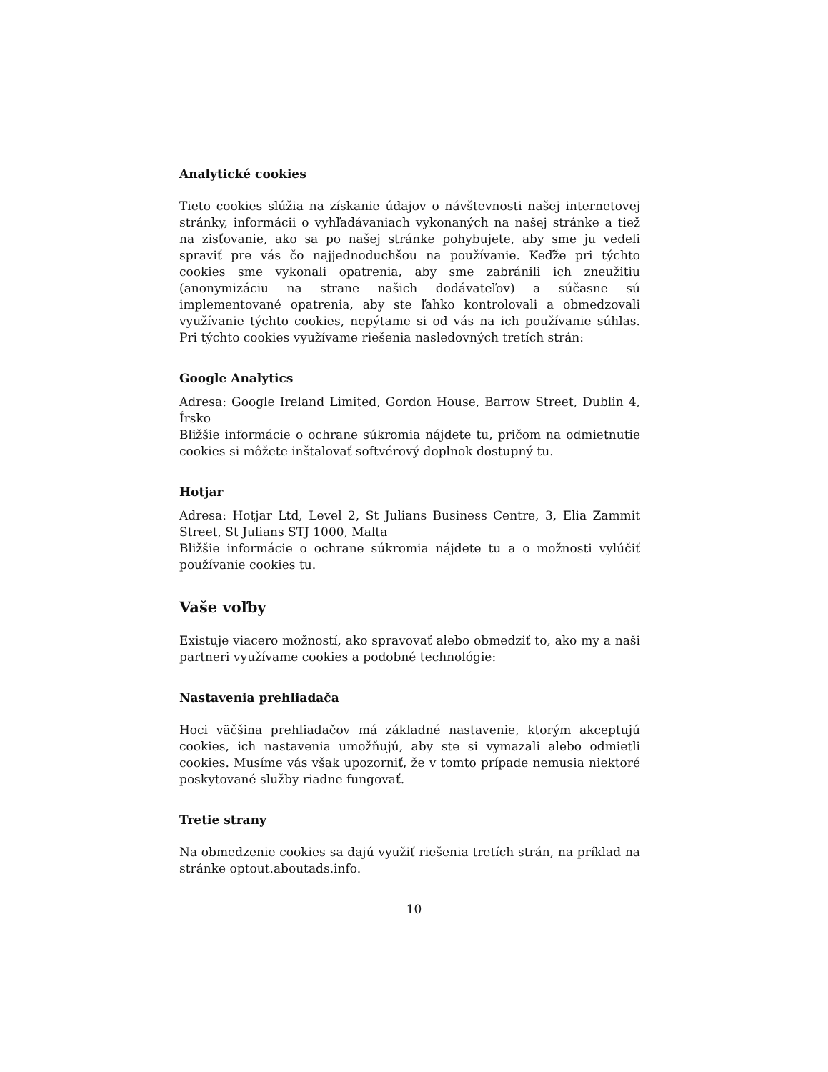Analytické cookies
Tieto cookies slúžia na získanie údajov o návštevnosti našej internetovej stránky, informácii o vyhľadávaniach vykonaných na našej stránke a tiež na zisťovanie, ako sa po našej stránke pohybujete, aby sme ju vedeli spraviť pre vás čo najjednoduchšou na používanie. Keďže pri týchto cookies sme vykonali opatrenia, aby sme zabránili ich zneužitiu (anonymizáciu na strane našich dodávateľov) a súčasne sú implementované opatrenia, aby ste ľahko kontrolovali a obmedzovali využívanie týchto cookies, nepýtame si od vás na ich používanie súhlas. Pri týchto cookies využívame riešenia nasledovných tretích strán:
Google Analytics
Adresa: Google Ireland Limited, Gordon House, Barrow Street, Dublin 4, Írsko
Bližšie informácie o ochrane súkromia nájdete tu, pričom na odmietnutie cookies si môžete inštalovať softvérový doplnok dostupný tu.
Hotjar
Adresa: Hotjar Ltd, Level 2, St Julians Business Centre, 3, Elia Zammit Street, St Julians STJ 1000, Malta
Bližšie informácie o ochrane súkromia nájdete tu a o možnosti vylúčiť používanie cookies tu.
Vaše voľby
Existuje viacero možností, ako spravovať alebo obmedziť to, ako my a naši partneri využívame cookies a podobné technológie:
Nastavenia prehliadača
Hoci väčšina prehliadačov má základné nastavenie, ktorým akceptujú cookies, ich nastavenia umožňujú, aby ste si vymazali alebo odmietli cookies. Musíme vás však upozorniť, že v tomto prípade nemusia niektoré poskytované služby riadne fungovať.
Tretie strany
Na obmedzenie cookies sa dajú využiť riešenia tretích strán, na príklad na stránke optout.aboutads.info.
10